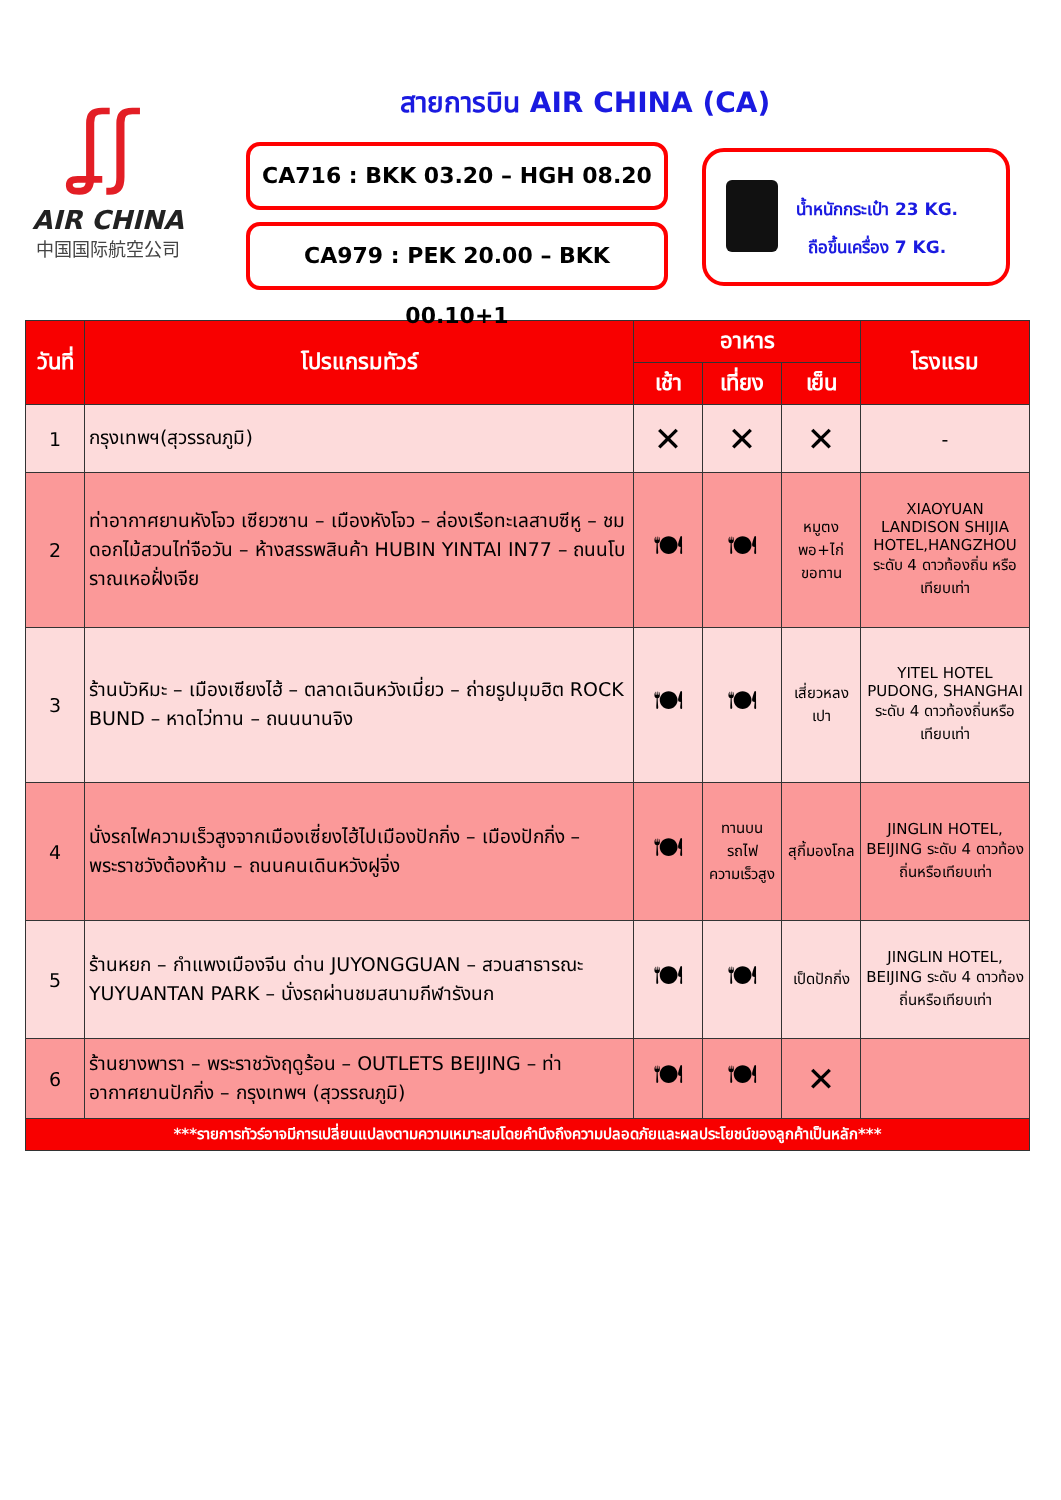ʆʃ
AIR CHINA
中国国际航空公司
สายการบิน AIR CHINA (CA)
CA716 : BKK 03.20 – HGH 08.20
CA979 : PEK 20.00 – BKK 00.10+1
น้ำหนักกระเป๋า 23 KG.
ถือขึ้นเครื่อง 7 KG.
| วันที่ | โปรแกรมทัวร์ | อาหาร | | | โรงแรม |
| --- | --- | --- | --- | --- | --- |
| | | เช้า | เที่ยง | เย็น | |
| 1 | กรุงเทพฯ(สุวรรณภูมิ) | ✕ | ✕ | ✕ | - |
| 2 | ท่าอากาศยานหังโจว เซียวซาน – เมืองหังโจว – ล่องเรือทะเลสาบซีหู – ชมดอกไม้สวนไท่จือวัน – ห้างสรรพสินค้า HUBIN YINTAI IN77 – ถนนโบราณเหอฝั่งเจีย | 🍽 | 🍽 | หมูตง พอ+ไก่ ขอทาน | XIAOYUAN LANDISON SHIJIA HOTEL,HANGZHOU ระดับ 4 ดาวท้องถิ่น หรือเทียบเท่า |
| 3 | ร้านบัวหิมะ – เมืองเซียงไฮ้ – ตลาดเฉินหวังเมี่ยว – ถ่ายรูปมุมฮิต ROCK BUND – หาดไว่ทาน – ถนนนานจิง | 🍽 | 🍽 | เสี่ยวหลงเปา | YITEL HOTEL PUDONG, SHANGHAI ระดับ 4 ดาวท้องถิ่นหรือเทียบเท่า |
| 4 | นั่งรถไฟความเร็วสูงจากเมืองเซี่ยงไฮ้ไปเมืองปักกิ่ง – เมืองปักกิ่ง – พระราชวังต้องห้าม – ถนนคนเดินหวังฝูจิ่ง | 🍽 | ทานบนรถไฟความเร็วสูง | สุกี้มองโกล | JINGLIN HOTEL, BEIJING ระดับ 4 ดาวท้องถิ่นหรือเทียบเท่า |
| 5 | ร้านหยก – กำแพงเมืองจีน ด่าน JUYONGGUAN – สวนสาธารณะ YUYUANTAN PARK – นั่งรถผ่านชมสนามกีฬารังนก | 🍽 | 🍽 | เป็ดปักกิ่ง | JINGLIN HOTEL, BEIJING ระดับ 4 ดาวท้องถิ่นหรือเทียบเท่า |
| 6 | ร้านยางพารา – พระราชวังฤดูร้อน – OUTLETS BEIJING – ท่าอากาศยานปักกิ่ง – กรุงเทพฯ (สุวรรณภูมิ) | 🍽 | 🍽 | ✕ | |
| ***รายการทัวร์อาจมีการเปลี่ยนแปลงตามความเหมาะสมโดยคำนึงถึงความปลอดภัยและผลประโยชน์ของลูกค้าเป็นหลัก*** | | | | | |